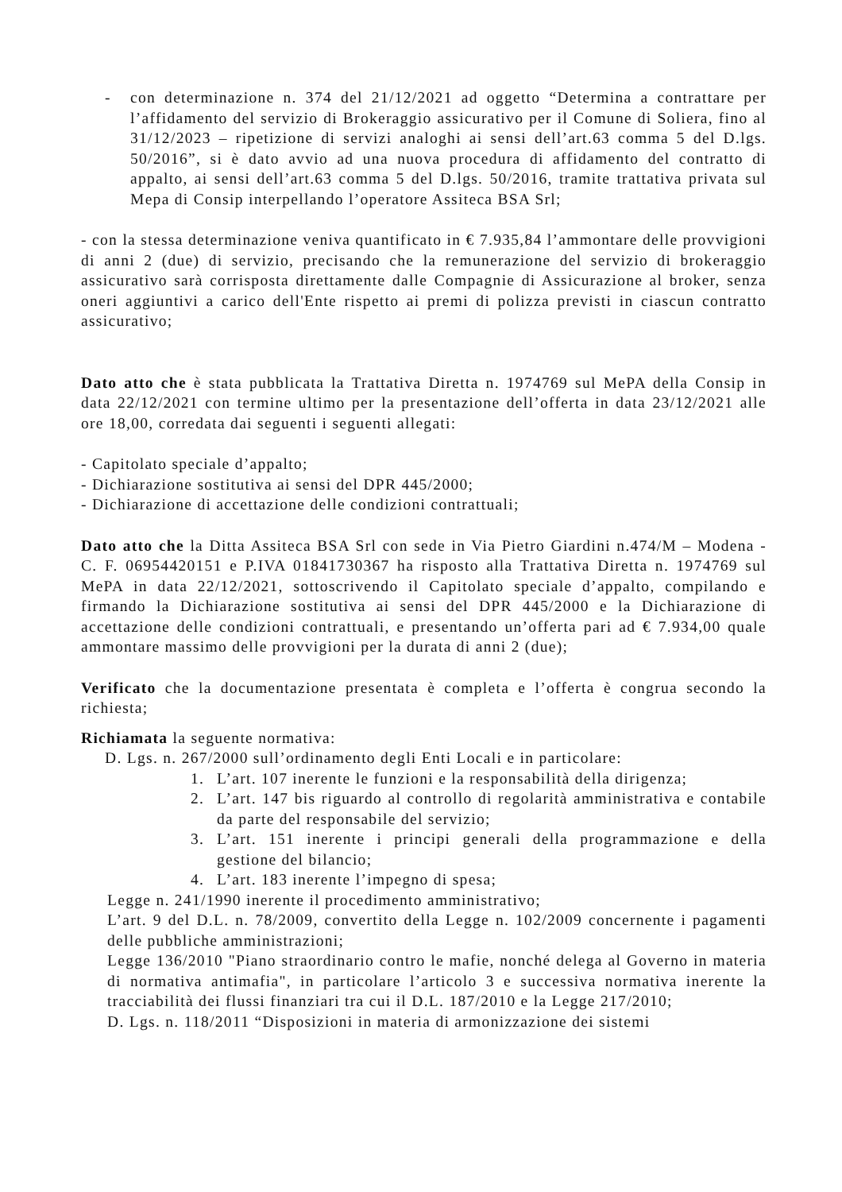- con determinazione n. 374 del 21/12/2021 ad oggetto “Determina a contrattare per l’affidamento del servizio di Brokeraggio assicurativo per il Comune di Soliera, fino al 31/12/2023 – ripetizione di servizi analoghi ai sensi dell’art.63 comma 5 del D.lgs. 50/2016”, si è dato avvio ad una nuova procedura di affidamento del contratto di appalto, ai sensi dell’art.63 comma 5 del D.lgs. 50/2016, tramite trattativa privata sul Mepa di Consip interpellando l’operatore Assiteca BSA Srl;
- con la stessa determinazione veniva quantificato in € 7.935,84 l’ammontare delle provvigioni di anni 2 (due) di servizio, precisando che la remunerazione del servizio di brokeraggio assicurativo sarà corrisposta direttamente dalle Compagnie di Assicurazione al broker, senza oneri aggiuntivi a carico dell'Ente rispetto ai premi di polizza previsti in ciascun contratto assicurativo;
Dato atto che è stata pubblicata la Trattativa Diretta n. 1974769 sul MePA della Consip in data 22/12/2021 con termine ultimo per la presentazione dell’offerta in data 23/12/2021 alle ore 18,00, corredata dai seguenti i seguenti allegati:
- Capitolato speciale d’appalto;
- Dichiarazione sostitutiva ai sensi del DPR 445/2000;
- Dichiarazione di accettazione delle condizioni contrattuali;
Dato atto che la Ditta Assiteca BSA Srl con sede in Via Pietro Giardini n.474/M – Modena - C. F. 06954420151 e P.IVA 01841730367 ha risposto alla Trattativa Diretta n. 1974769 sul MePA in data 22/12/2021, sottoscrivendo il Capitolato speciale d’appalto, compilando e firmando la Dichiarazione sostitutiva ai sensi del DPR 445/2000 e la Dichiarazione di accettazione delle condizioni contrattuali, e presentando un’offerta pari ad € 7.934,00 quale ammontare massimo delle provvigioni per la durata di anni 2 (due);
Verificato che la documentazione presentata è completa e l’offerta è congrua secondo la richiesta;
Richiamata la seguente normativa:
D. Lgs. n. 267/2000 sull’ordinamento degli Enti Locali e in particolare:
1. L’art. 107 inerente le funzioni e la responsabilità della dirigenza;
2. L’art. 147 bis riguardo al controllo di regolarità amministrativa e contabile da parte del responsabile del servizio;
3. L’art. 151 inerente i principi generali della programmazione e della gestione del bilancio;
4. L’art. 183 inerente l’impegno di spesa;
Legge n. 241/1990 inerente il procedimento amministrativo;
L’art. 9 del D.L. n. 78/2009, convertito della Legge n. 102/2009 concernente i pagamenti delle pubbliche amministrazioni;
Legge 136/2010 "Piano straordinario contro le mafie, nonché delega al Governo in materia di normativa antimafia", in particolare l’articolo 3 e successiva normativa inerente la tracciabilità dei flussi finanziari tra cui il D.L. 187/2010 e la Legge 217/2010;
D. Lgs. n. 118/2011 “Disposizioni in materia di armonizzazione dei sistemi